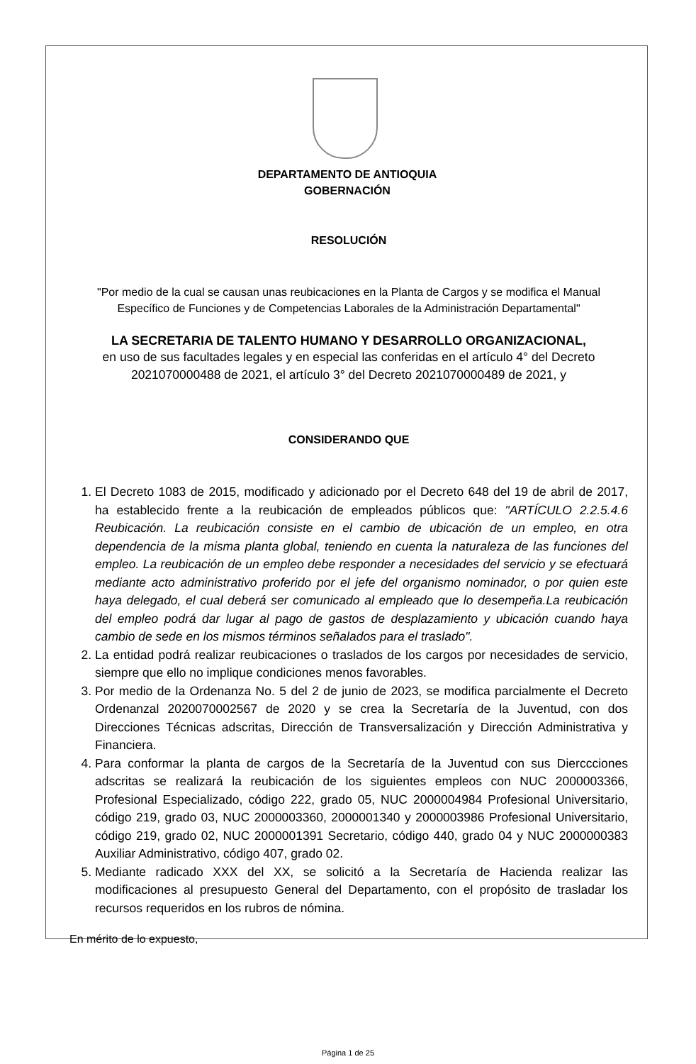DEPARTAMENTO DE ANTIOQUIA
GOBERNACIÓN
RESOLUCIÓN
"Por medio de la cual se causan unas reubicaciones en la Planta de Cargos y se modifica el Manual Específico de Funciones y de Competencias Laborales de la Administración Departamental"
LA SECRETARIA DE TALENTO HUMANO Y DESARROLLO ORGANIZACIONAL,
en uso de sus facultades legales y en especial las conferidas en el artículo 4° del Decreto 2021070000488 de 2021, el artículo 3° del Decreto 2021070000489 de 2021, y
CONSIDERANDO QUE
1. El Decreto 1083 de 2015, modificado y adicionado por el Decreto 648 del 19 de abril de 2017, ha establecido frente a la reubicación de empleados públicos que: "ARTÍCULO 2.2.5.4.6 Reubicación. La reubicación consiste en el cambio de ubicación de un empleo, en otra dependencia de la misma planta global, teniendo en cuenta la naturaleza de las funciones del empleo. La reubicación de un empleo debe responder a necesidades del servicio y se efectuará mediante acto administrativo proferido por el jefe del organismo nominador, o por quien este haya delegado, el cual deberá ser comunicado al empleado que lo desempeña.La reubicación del empleo podrá dar lugar al pago de gastos de desplazamiento y ubicación cuando haya cambio de sede en los mismos términos señalados para el traslado".
2. La entidad podrá realizar reubicaciones o traslados de los cargos por necesidades de servicio, siempre que ello no implique condiciones menos favorables.
3. Por medio de la Ordenanza No. 5 del 2 de junio de 2023, se modifica parcialmente el Decreto Ordenanzal 2020070002567 de 2020 y se crea la Secretaría de la Juventud, con dos Direcciones Técnicas adscritas, Dirección de Transversalización y Dirección Administrativa y Financiera.
4. Para conformar la planta de cargos de la Secretaría de la Juventud con sus Dierccciones adscritas se realizará la reubicación de los siguientes empleos con NUC 2000003366, Profesional Especializado, código 222, grado 05, NUC 2000004984 Profesional Universitario, código 219, grado 03, NUC 2000003360, 2000001340 y 2000003986 Profesional Universitario, código 219, grado 02, NUC 2000001391 Secretario, código 440, grado 04 y NUC 2000000383 Auxiliar Administrativo, código 407, grado 02.
5. Mediante radicado XXX del XX, se solicitó a la Secretaría de Hacienda realizar las modificaciones al presupuesto General del Departamento, con el propósito de trasladar los recursos requeridos en los rubros de nómina.
En mérito de lo expuesto,
Página 1 de 25